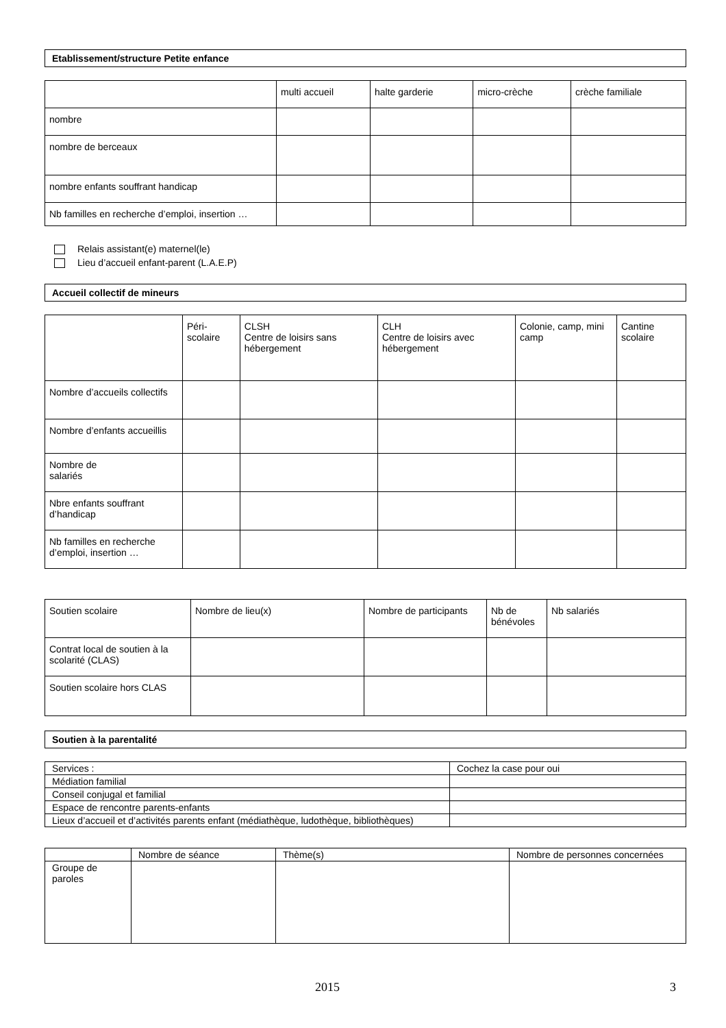Etablissement/structure Petite enfance
| | multi accueil | halte garderie | micro-crèche | crèche familiale |
| --- | --- | --- | --- | --- |
| nombre | | | | |
| nombre de berceaux | | | | |
| nombre enfants souffrant handicap | | | | |
| Nb familles en recherche d’emploi, insertion … | | | | |
Relais assistant(e) maternel(le)
Lieu d’accueil enfant-parent (L.A.E.P)
Accueil collectif de mineurs
| | Péri-scolaire | CLSH Centre de loisirs sans hébergement | CLH Centre de loisirs avec hébergement | Colonie, camp, mini camp | Cantine scolaire |
| --- | --- | --- | --- | --- | --- |
| Nombre d’accueils collectifs | | | | | |
| Nombre d’enfants accueillis | | | | | |
| Nombre de salariés | | | | | |
| Nbre enfants souffrant d’handicap | | | | | |
| Nb familles en recherche d’emploi, insertion … | | | | | |
| Soutien scolaire | Nombre de lieu(x) | Nombre de participants | Nb de bénévoles | Nb salariés |
| --- | --- | --- | --- | --- |
| Contrat local de soutien à la scolarité (CLAS) | | | | |
| Soutien scolaire hors CLAS | | | | |
Soutien à la parentalité
| Services : | Cochez la case pour oui |
| Médiation familial | |
| Conseil conjugal et familial | |
| Espace de rencontre parents-enfants | |
| Lieux d’accueil et d’activités parents enfant (médiathèque, ludothèque, bibliothèques) | |
| | Nombre de séance | Thème(s) | Nombre de personnes concernées |
| --- | --- | --- | --- |
| Groupe de paroles | | | |
2015 3